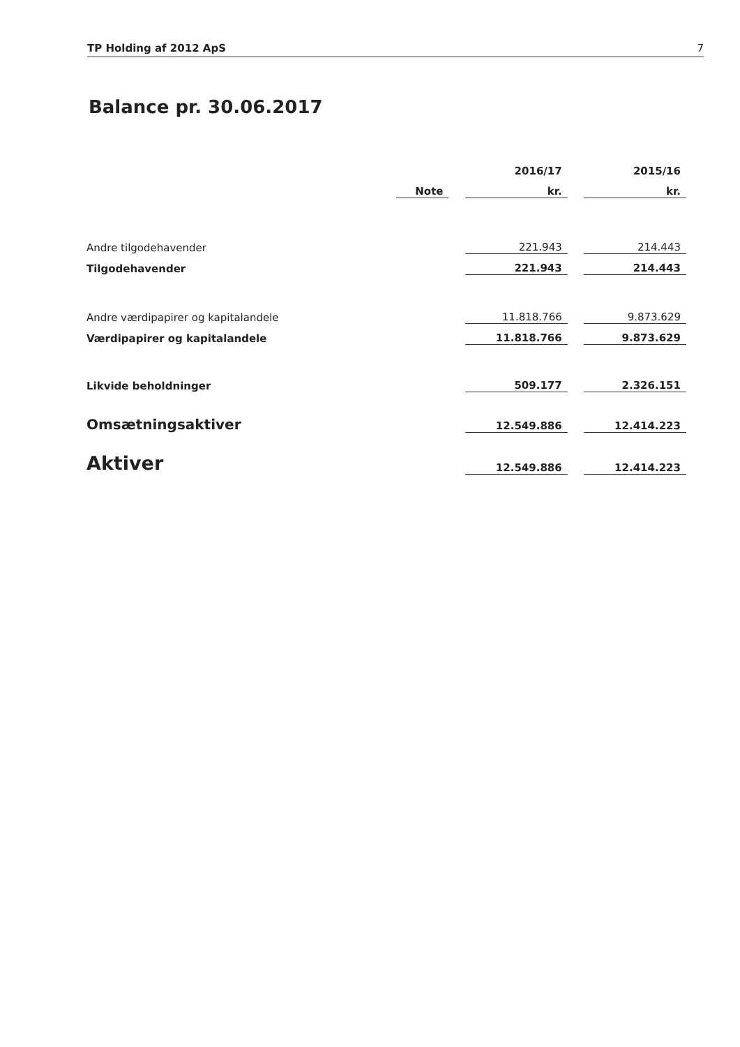TP Holding af 2012 ApS 7
Balance pr. 30.06.2017
| | | | 2016/17 | | 2015/16 |
| --- | --- | --- | --- | --- | --- |
| | Note | | kr. | | kr. |
| Andre tilgodehavender | | | 221.943 | | 214.443 |
| Tilgodehavender | | | 221.943 | | 214.443 |
| Andre værdipapirer og kapitalandele | | | 11.818.766 | | 9.873.629 |
| Værdipapirer og kapitalandele | | | 11.818.766 | | 9.873.629 |
| Likvide beholdninger | | | 509.177 | | 2.326.151 |
| Omsætningsaktiver | | | 12.549.886 | | 12.414.223 |
| Aktiver | | | 12.549.886 | | 12.414.223 |